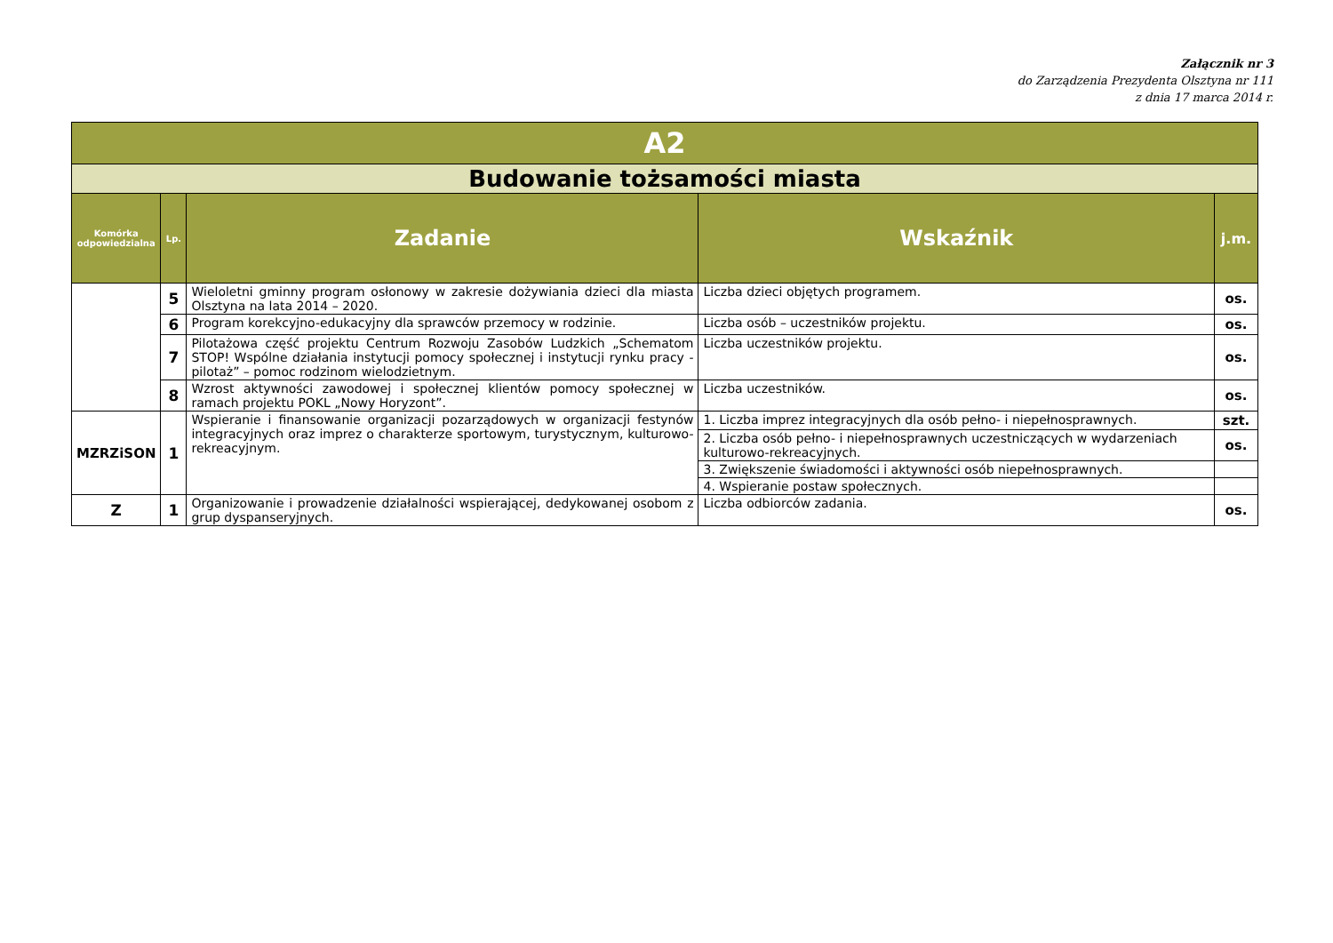Załącznik nr 3
do Zarządzenia Prezydenta Olsztyna nr 111
z dnia 17 marca 2014 r.
| A2 | | | | |
| Budowanie tożsamości miasta | | | | |
| Komórka odpowiedzialna | Lp. | Zadanie | Wskaźnik | j.m. |
| | 5 | Wieloletni gminny program osłonowy w zakresie dożywiania dzieci dla miasta Olsztyna na lata 2014 – 2020. | Liczba dzieci objętych programem. | os. |
| | 6 | Program korekcyjno-edukacyjny dla sprawców przemocy w rodzinie. | Liczba osób – uczestników projektu. | os. |
| | 7 | Pilotażowa część projektu Centrum Rozwoju Zasobów Ludzkich „Schematom STOP! Wspólne działania instytucji pomocy społecznej i instytucji rynku pracy - pilotaż” – pomoc rodzinom wielodzietnym. | Liczba uczestników projektu. | os. |
| | 8 | Wzrost aktywności zawodowej i społecznej klientów pomocy społecznej w ramach projektu POKL „Nowy Horyzont”. | Liczba uczestników. | os. |
| MZRZiSON | 1 | Wspieranie i finansowanie organizacji pozarządowych w organizacji festynów integracyjnych oraz imprez o charakterze sportowym, turystycznym, kulturowo-rekreacyjnym. | 1. Liczba imprez integracyjnych dla osób pełno- i niepełnosprawnych. | szt. |
| | | | 2. Liczba osób pełno- i niepełnosprawnych uczestniczących w wydarzeniach kulturowo-rekreacyjnych. | os. |
| | | | 3. Zwiększenie świadomości i aktywności osób niepełnosprawnych. | |
| | | | 4. Wspieranie postaw społecznych. | |
| Z | 1 | Organizowanie i prowadzenie działalności wspierającej, dedykowanej osobom z grup dyspanseryjnych. | Liczba odbiorców zadania. | os. |